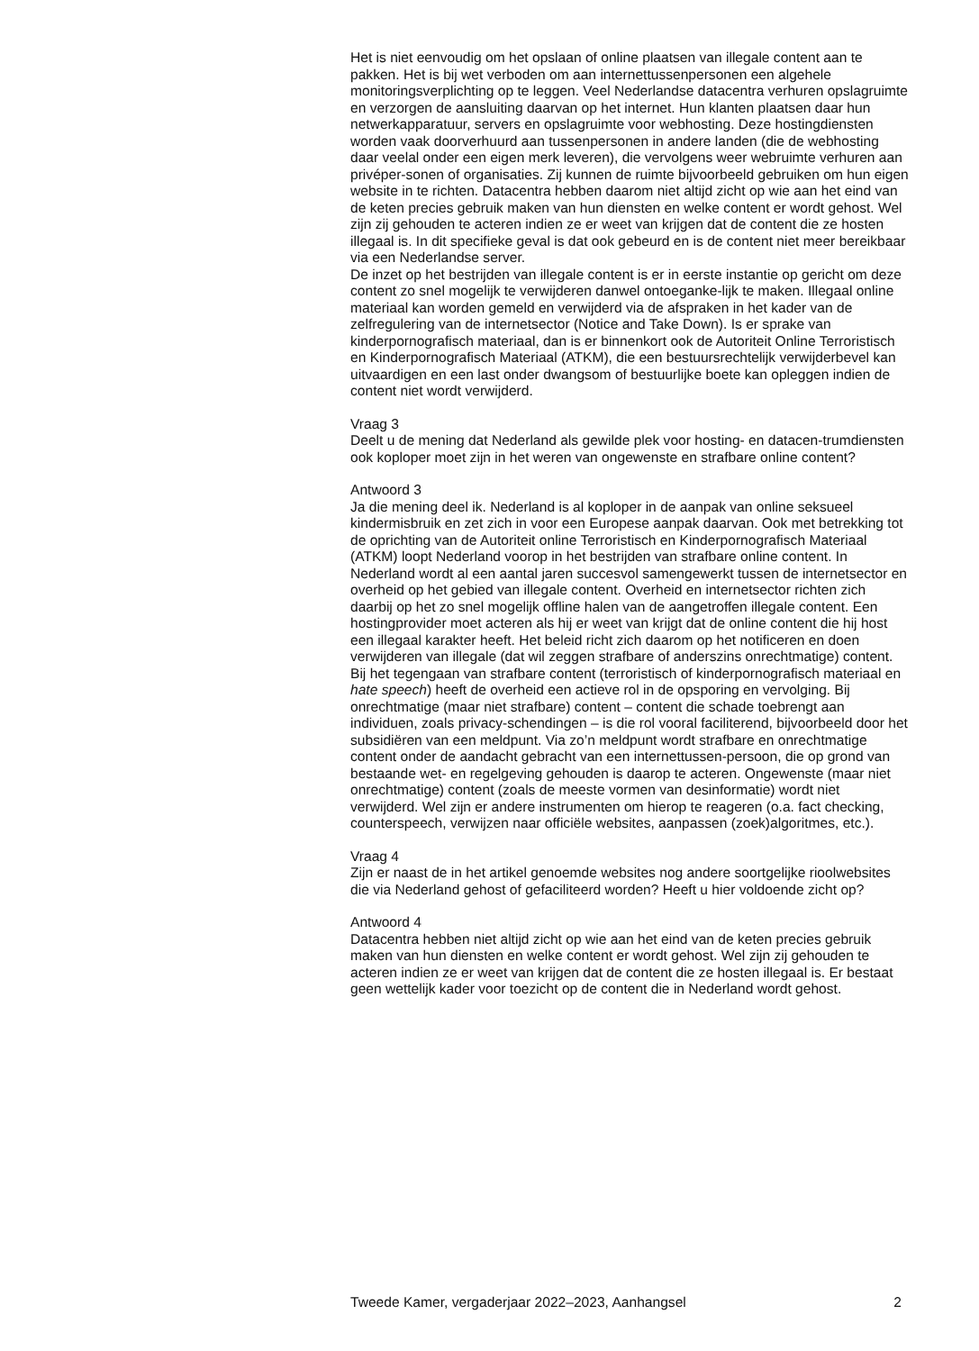Het is niet eenvoudig om het opslaan of online plaatsen van illegale content aan te pakken. Het is bij wet verboden om aan internettussenpersonen een algehele monitoringsverplichting op te leggen. Veel Nederlandse datacentra verhuren opslagruimte en verzorgen de aansluiting daarvan op het internet. Hun klanten plaatsen daar hun netwerkapparatuur, servers en opslagruimte voor webhosting. Deze hostingdiensten worden vaak doorverhuurd aan tussenpersonen in andere landen (die de webhosting daar veelal onder een eigen merk leveren), die vervolgens weer webruimte verhuren aan privéper-sonen of organisaties. Zij kunnen de ruimte bijvoorbeeld gebruiken om hun eigen website in te richten. Datacentra hebben daarom niet altijd zicht op wie aan het eind van de keten precies gebruik maken van hun diensten en welke content er wordt gehost. Wel zijn zij gehouden te acteren indien ze er weet van krijgen dat de content die ze hosten illegaal is. In dit specifieke geval is dat ook gebeurd en is de content niet meer bereikbaar via een Nederlandse server.
De inzet op het bestrijden van illegale content is er in eerste instantie op gericht om deze content zo snel mogelijk te verwijderen danwel ontoeganke-lijk te maken. Illegaal online materiaal kan worden gemeld en verwijderd via de afspraken in het kader van de zelfregulering van de internetsector (Notice and Take Down). Is er sprake van kinderpornografisch materiaal, dan is er binnenkort ook de Autoriteit Online Terroristisch en Kinderpornografisch Materiaal (ATKM), die een bestuursrechtelijk verwijderbevel kan uitvaardigen en een last onder dwangsom of bestuurlijke boete kan opleggen indien de content niet wordt verwijderd.
Vraag 3
Deelt u de mening dat Nederland als gewilde plek voor hosting- en datacen-trumdiensten ook koploper moet zijn in het weren van ongewenste en strafbare online content?
Antwoord 3
Ja die mening deel ik. Nederland is al koploper in de aanpak van online seksueel kindermisbruik en zet zich in voor een Europese aanpak daarvan. Ook met betrekking tot de oprichting van de Autoriteit online Terroristisch en Kinderpornografisch Materiaal (ATKM) loopt Nederland voorop in het bestrijden van strafbare online content. In Nederland wordt al een aantal jaren succesvol samengewerkt tussen de internetsector en overheid op het gebied van illegale content. Overheid en internetsector richten zich daarbij op het zo snel mogelijk offline halen van de aangetroffen illegale content. Een hostingprovider moet acteren als hij er weet van krijgt dat de online content die hij host een illegaal karakter heeft. Het beleid richt zich daarom op het notificeren en doen verwijderen van illegale (dat wil zeggen strafbare of anderszins onrechtmatige) content. Bij het tegengaan van strafbare content (terroristisch of kinderpornografisch materiaal en hate speech) heeft de overheid een actieve rol in de opsporing en vervolging. Bij onrechtmatige (maar niet strafbare) content – content die schade toebrengt aan individuen, zoals privacy-schendingen – is die rol vooral faciliterend, bijvoorbeeld door het subsidiëren van een meldpunt. Via zo’n meldpunt wordt strafbare en onrechtmatige content onder de aandacht gebracht van een internettussen-persoon, die op grond van bestaande wet- en regelgeving gehouden is daarop te acteren. Ongewenste (maar niet onrechtmatige) content (zoals de meeste vormen van desinformatie) wordt niet verwijderd. Wel zijn er andere instrumenten om hierop te reageren (o.a. fact checking, counterspeech, verwijzen naar officiële websites, aanpassen (zoek)algoritmes, etc.).
Vraag 4
Zijn er naast de in het artikel genoemde websites nog andere soortgelijke rioolwebsites die via Nederland gehost of gefaciliteerd worden? Heeft u hier voldoende zicht op?
Antwoord 4
Datacentra hebben niet altijd zicht op wie aan het eind van de keten precies gebruik maken van hun diensten en welke content er wordt gehost. Wel zijn zij gehouden te acteren indien ze er weet van krijgen dat de content die ze hosten illegaal is. Er bestaat geen wettelijk kader voor toezicht op de content die in Nederland wordt gehost.
Tweede Kamer, vergaderjaar 2022–2023, Aanhangsel 2